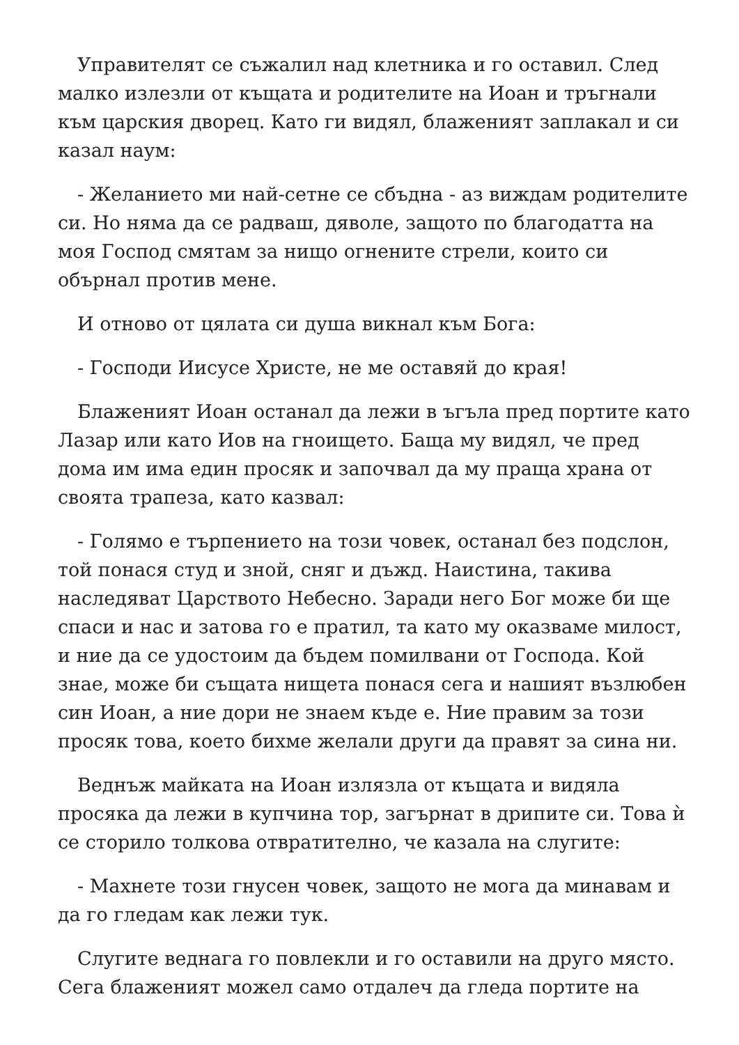Управителят се съжалил над клетника и го оставил. След малко излезли от къщата и родителите на Иоан и тръгнали към царския дворец. Като ги видял, блаженият заплакал и си казал наум:
- Желанието ми най-сетне се сбъдна - аз виждам родителите си. Но няма да се радваш, дяволе, защото по благодатта на моя Господ смятам за нищо огнените стрели, които си обърнал против мене.
И отново от цялата си душа викнал към Бога:
- Господи Иисусе Христе, не ме оставяй до края!
Блаженият Иоан останал да лежи в ъгъла пред портите като Лазар или като Иов на гноището. Баща му видял, че пред дома им има един просяк и започвал да му праща храна от своята трапеза, като казвал:
- Голямо е търпението на този човек, останал без подслон, той понася студ и зной, сняг и дъжд. Наистина, такива наследяват Царството Небесно. Заради него Бог може би ще спаси и нас и затова го е пратил, та като му оказваме милост, и ние да се удостоим да бъдем помилвани от Господа. Кой знае, може би същата нищета понася сега и нашият възлюбен син Иоан, а ние дори не знаем къде е. Ние правим за този просяк това, което бихме желали други да правят за сина ни.
Веднъж майката на Иоан излязла от къщата и видяла просяка да лежи в купчина тор, загърнат в дрипите си. Това ѝ се сторило толкова отвратително, че казала на слугите:
- Махнете този гнусен човек, защото не мога да минавам и да го гледам как лежи тук.
Слугите веднага го повлекли и го оставили на друго място. Сега блаженият можел само отдалеч да гледа портите на